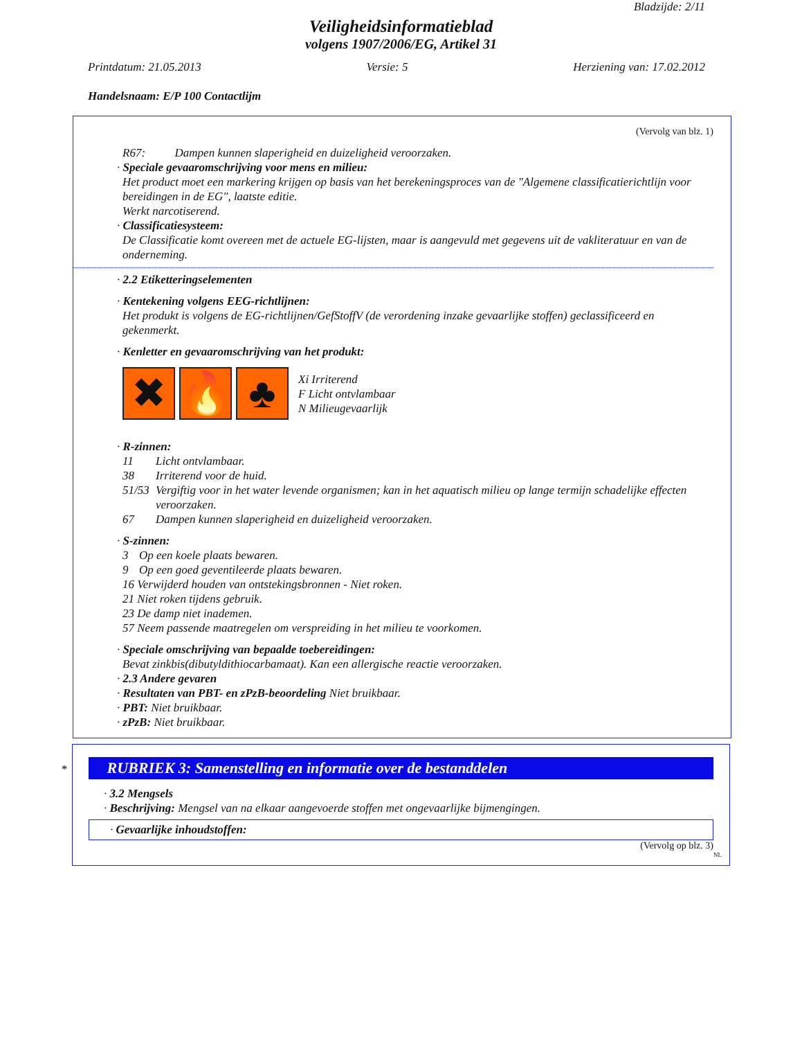Bladzijde: 2/11
Veiligheidsinformatieblad
volgens 1907/2006/EG, Artikel 31
Printdatum: 21.05.2013 Versie: 5 Herziening van: 17.02.2012
Handelsnaam: E/P 100 Contactlijm
(Vervolg van blz. 1)
R67: Dampen kunnen slaperigheid en duizeligheid veroorzaken.
· Speciale gevaaromschrijving voor mens en milieu:
Het product moet een markering krijgen op basis van het berekeningsproces van de "Algemene classificatierichtlijn voor bereidingen in de EG", laatste editie.
Werkt narcotiserend.
· Classificatiesysteem:
De Classificatie komt overeen met de actuele EG-lijsten, maar is aangevuld met gegevens uit de vakliteratuur en van de onderneming.
· 2.2 Etiketteringselementen
· Kentekening volgens EEG-richtlijnen:
Het produkt is volgens de EG-richtlijnen/GefStoffV (de verordening inzake gevaarlijke stoffen) geclassificeerd en gekenmerkt.
· Kenletter en gevaaromschrijving van het produkt:
✖ 🔥 ♣
Xi Irriterend
F Licht ontvlambaar
N Milieugevaarlijk
· R-zinnen:
11 Licht ontvlambaar.
38 Irriterend voor de huid.
51/53 Vergiftig voor in het water levende organismen; kan in het aquatisch milieu op lange termijn schadelijke effecten veroorzaken.
67 Dampen kunnen slaperigheid en duizeligheid veroorzaken.
· S-zinnen:
3 Op een koele plaats bewaren.
9 Op een goed geventileerde plaats bewaren.
16 Verwijderd houden van ontstekingsbronnen - Niet roken.
21 Niet roken tijdens gebruik.
23 De damp niet inademen.
57 Neem passende maatregelen om verspreiding in het milieu te voorkomen.
· Speciale omschrijving van bepaalde toebereidingen:
Bevat zinkbis(dibutyldithiocarbamaat). Kan een allergische reactie veroorzaken.
· 2.3 Andere gevaren
· Resultaten van PBT- en zPzB-beoordeling Niet bruikbaar.
· PBT: Niet bruikbaar.
· zPzB: Niet bruikbaar.
* RUBRIEK 3: Samenstelling en informatie over de bestanddelen
· 3.2 Mengsels
· Beschrijving: Mengsel van na elkaar aangevoerde stoffen met ongevaarlijke bijmengingen.
· Gevaarlijke inhoudstoffen:
(Vervolg op blz. 3)
NL